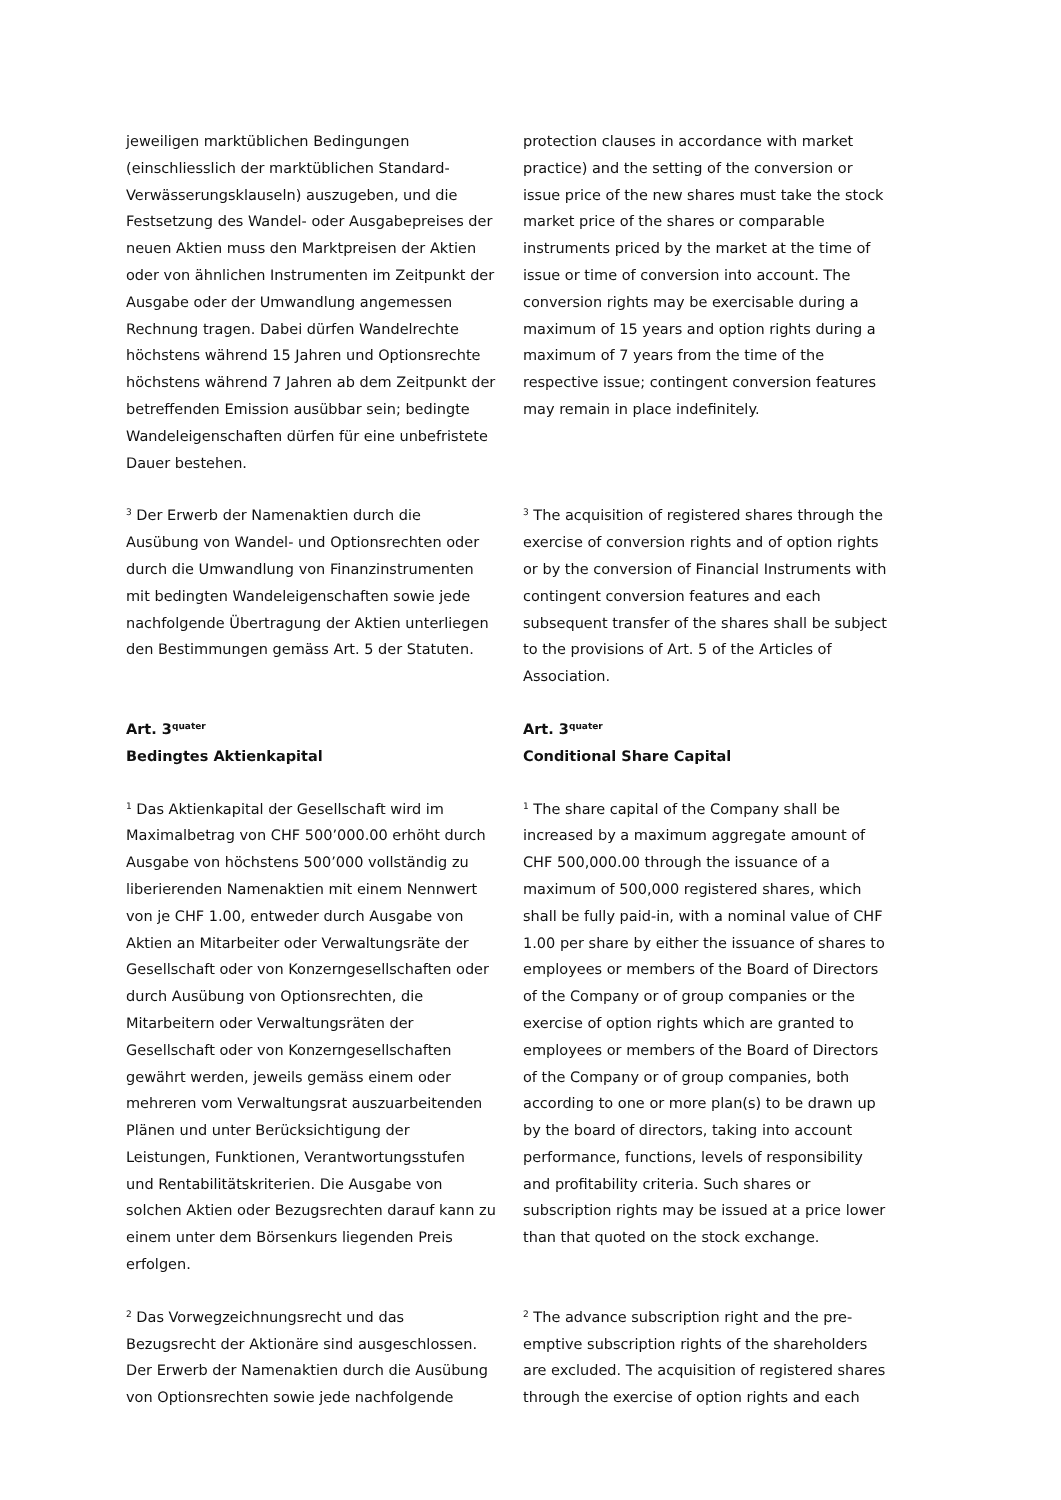jeweiligen marktüblichen Bedingungen (einschliesslich der marktüblichen Standard-Verwässerungsklauseln) auszugeben, und die Festsetzung des Wandel- oder Ausgabepreises der neuen Aktien muss den Marktpreisen der Aktien oder von ähnlichen Instrumenten im Zeitpunkt der Ausgabe oder der Umwandlung angemessen Rechnung tragen. Dabei dürfen Wandelrechte höchstens während 15 Jahren und Optionsrechte höchstens während 7 Jahren ab dem Zeitpunkt der betreffenden Emission ausübbar sein; bedingte Wandeleigenschaften dürfen für eine unbefristete Dauer bestehen.
protection clauses in accordance with market practice) and the setting of the conversion or issue price of the new shares must take the stock market price of the shares or comparable instruments priced by the market at the time of issue or time of conversion into account. The conversion rights may be exercisable during a maximum of 15 years and option rights during a maximum of 7 years from the time of the respective issue; contingent conversion features may remain in place indefinitely.
<sup>3</sup> Der Erwerb der Namenaktien durch die Ausübung von Wandel- und Optionsrechten oder durch die Umwandlung von Finanzinstrumenten mit bedingten Wandeleigenschaften sowie jede nachfolgende Übertragung der Aktien unterliegen den Bestimmungen gemäss Art. 5 der Statuten.
<sup>3</sup> The acquisition of registered shares through the exercise of conversion rights and of option rights or by the conversion of Financial Instruments with contingent conversion features and each subsequent transfer of the shares shall be subject to the provisions of Art. 5 of the Articles of Association.
Art. 3<sup>quater</sup>
Bedingtes Aktienkapital
Art. 3<sup>quater</sup>
Conditional Share Capital
<sup>1</sup> Das Aktienkapital der Gesellschaft wird im Maximalbetrag von CHF 500’000.00 erhöht durch Ausgabe von höchstens 500’000 vollständig zu liberierenden Namenaktien mit einem Nennwert von je CHF 1.00, entweder durch Ausgabe von Aktien an Mitarbeiter oder Verwaltungsräte der Gesellschaft oder von Konzerngesellschaften oder durch Ausübung von Optionsrechten, die Mitarbeitern oder Verwaltungsräten der Gesellschaft oder von Konzerngesellschaften gewährt werden, jeweils gemäss einem oder mehreren vom Verwaltungsrat auszuarbeitenden Plänen und unter Berücksichtigung der Leistungen, Funktionen, Verantwortungsstufen und Rentabilitätskriterien. Die Ausgabe von solchen Aktien oder Bezugsrechten darauf kann zu einem unter dem Börsenkurs liegenden Preis erfolgen.
<sup>1</sup> The share capital of the Company shall be increased by a maximum aggregate amount of CHF 500,000.00 through the issuance of a maximum of 500,000 registered shares, which shall be fully paid-in, with a nominal value of CHF 1.00 per share by either the issuance of shares to employees or members of the Board of Directors of the Company or of group companies or the exercise of option rights which are granted to employees or members of the Board of Directors of the Company or of group companies, both according to one or more plan(s) to be drawn up by the board of directors, taking into account performance, functions, levels of responsibility and profitability criteria. Such shares or subscription rights may be issued at a price lower than that quoted on the stock exchange.
<sup>2</sup> Das Vorwegzeichnungsrecht und das Bezugsrecht der Aktionäre sind ausgeschlossen. Der Erwerb der Namenaktien durch die Ausübung von Optionsrechten sowie jede nachfolgende
<sup>2</sup> The advance subscription right and the pre-emptive subscription rights of the shareholders are excluded. The acquisition of registered shares through the exercise of option rights and each